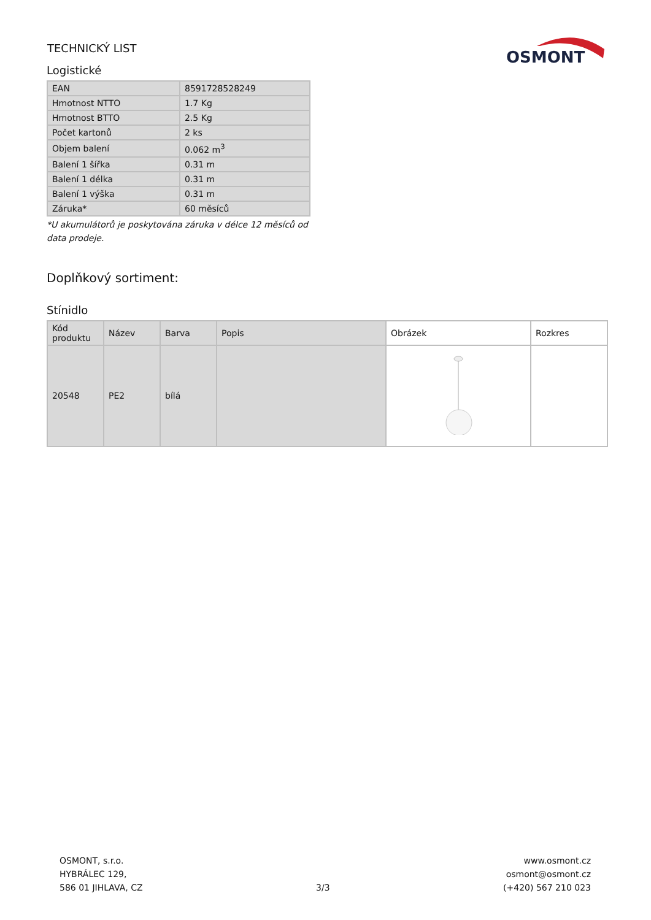TECHNICKÝ LIST
OSMONT
Logistické
| EAN | 8591728528249 |
| Hmotnost NTTO | 1.7 Kg |
| Hmotnost BTTO | 2.5 Kg |
| Počet kartonů | 2 ks |
| Objem balení | 0.062 m<sup>3</sup> |
| Balení 1 šířka | 0.31 m |
| Balení 1 délka | 0.31 m |
| Balení 1 výška | 0.31 m |
| Záruka* | 60 měsíců |
*U akumulátorů je poskytována záruka v délce 12 měsíců od data prodeje.
Doplňkový sortiment:
Stínidlo
| Kód produktu | Název | Barva | Popis | Obrázek | Rozkres |
| --- | --- | --- | --- | --- | --- |
| 20548 | PE2 | bílá | | | |
OSMONT, s.r.o.
HYBRÁLEC 129,
586 01 JIHLAVA, CZ
3/3
www.osmont.cz
osmont@osmont.cz
(+420) 567 210 023